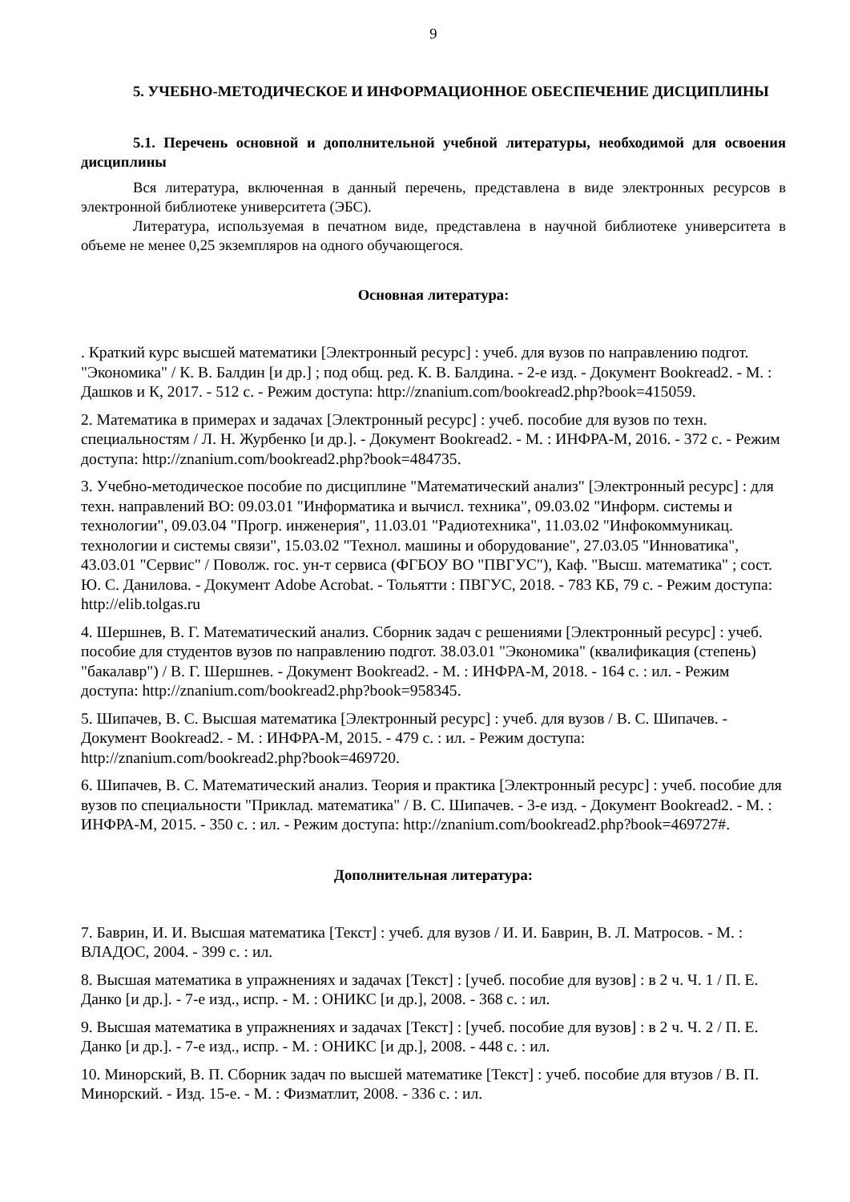9
5. УЧЕБНО-МЕТОДИЧЕСКОЕ И ИНФОРМАЦИОННОЕ ОБЕСПЕЧЕНИЕ ДИСЦИПЛИНЫ
5.1. Перечень основной и дополнительной учебной литературы, необходимой для освоения дисциплины
Вся литература, включенная в данный перечень, представлена в виде электронных ресурсов в электронной библиотеке университета (ЭБС).
Литература, используемая в печатном виде, представлена в научной библиотеке университета в объеме не менее 0,25 экземпляров на одного обучающегося.
Основная литература:
. Краткий курс высшей математики [Электронный ресурс] : учеб. для вузов по направлению подгот. "Экономика" / К. В. Балдин [и др.] ; под общ. ред. К. В. Балдина. - 2-е изд. - Документ Bookread2. - М. : Дашков и К, 2017. - 512 с. - Режим доступа: http://znanium.com/bookread2.php?book=415059.
2. Математика в примерах и задачах [Электронный ресурс] : учеб. пособие для вузов по техн. специальностям / Л. Н. Журбенко [и др.]. - Документ Bookread2. - М. : ИНФРА-М, 2016. - 372 с. - Режим доступа: http://znanium.com/bookread2.php?book=484735.
3. Учебно-методическое пособие по дисциплине "Математический анализ" [Электронный ресурс] : для техн. направлений ВО: 09.03.01 "Информатика и вычисл. техника", 09.03.02 "Информ. системы и технологии", 09.03.04 "Прогр. инженерия", 11.03.01 "Радиотехника", 11.03.02 "Инфокоммуникац. технологии и системы связи", 15.03.02 "Технол. машины и оборудование", 27.03.05 "Инноватика", 43.03.01 "Сервис" / Поволж. гос. ун-т сервиса (ФГБОУ ВО "ПВГУС"), Каф. "Высш. математика" ; сост. Ю. С. Данилова. - Документ Adobe Acrobat. - Тольятти : ПВГУС, 2018. - 783 КБ, 79 с. - Режим доступа: http://elib.tolgas.ru
4. Шершнев, В. Г. Математический анализ. Сборник задач с решениями [Электронный ресурс] : учеб. пособие для студентов вузов по направлению подгот. 38.03.01 "Экономика" (квалификация (степень) "бакалавр") / В. Г. Шершнев. - Документ Bookread2. - М. : ИНФРА-М, 2018. - 164 с. : ил. - Режим доступа: http://znanium.com/bookread2.php?book=958345.
5. Шипачев, В. С. Высшая математика [Электронный ресурс] : учеб. для вузов / В. С. Шипачев. - Документ Bookread2. - М. : ИНФРА-М, 2015. - 479 с. : ил. - Режим доступа: http://znanium.com/bookread2.php?book=469720.
6. Шипачев, В. С. Математический анализ. Теория и практика [Электронный ресурс] : учеб. пособие для вузов по специальности "Приклад. математика" / В. С. Шипачев. - 3-е изд. - Документ Bookread2. - М. : ИНФРА-М, 2015. - 350 с. : ил. - Режим доступа: http://znanium.com/bookread2.php?book=469727#.
Дополнительная литература:
7. Баврин, И. И. Высшая математика [Текст] : учеб. для вузов / И. И. Баврин, В. Л. Матросов. - М. : ВЛАДОС, 2004. - 399 с. : ил.
8. Высшая математика в упражнениях и задачах [Текст] : [учеб. пособие для вузов] : в 2 ч. Ч. 1 / П. Е. Данко [и др.]. - 7-е изд., испр. - М. : ОНИКС [и др.], 2008. - 368 с. : ил.
9. Высшая математика в упражнениях и задачах [Текст] : [учеб. пособие для вузов] : в 2 ч. Ч. 2 / П. Е. Данко [и др.]. - 7-е изд., испр. - М. : ОНИКС [и др.], 2008. - 448 с. : ил.
10. Минорский, В. П. Сборник задач по высшей математике [Текст] : учеб. пособие для втузов / В. П. Минорский. - Изд. 15-е. - М. : Физматлит, 2008. - 336 с. : ил.